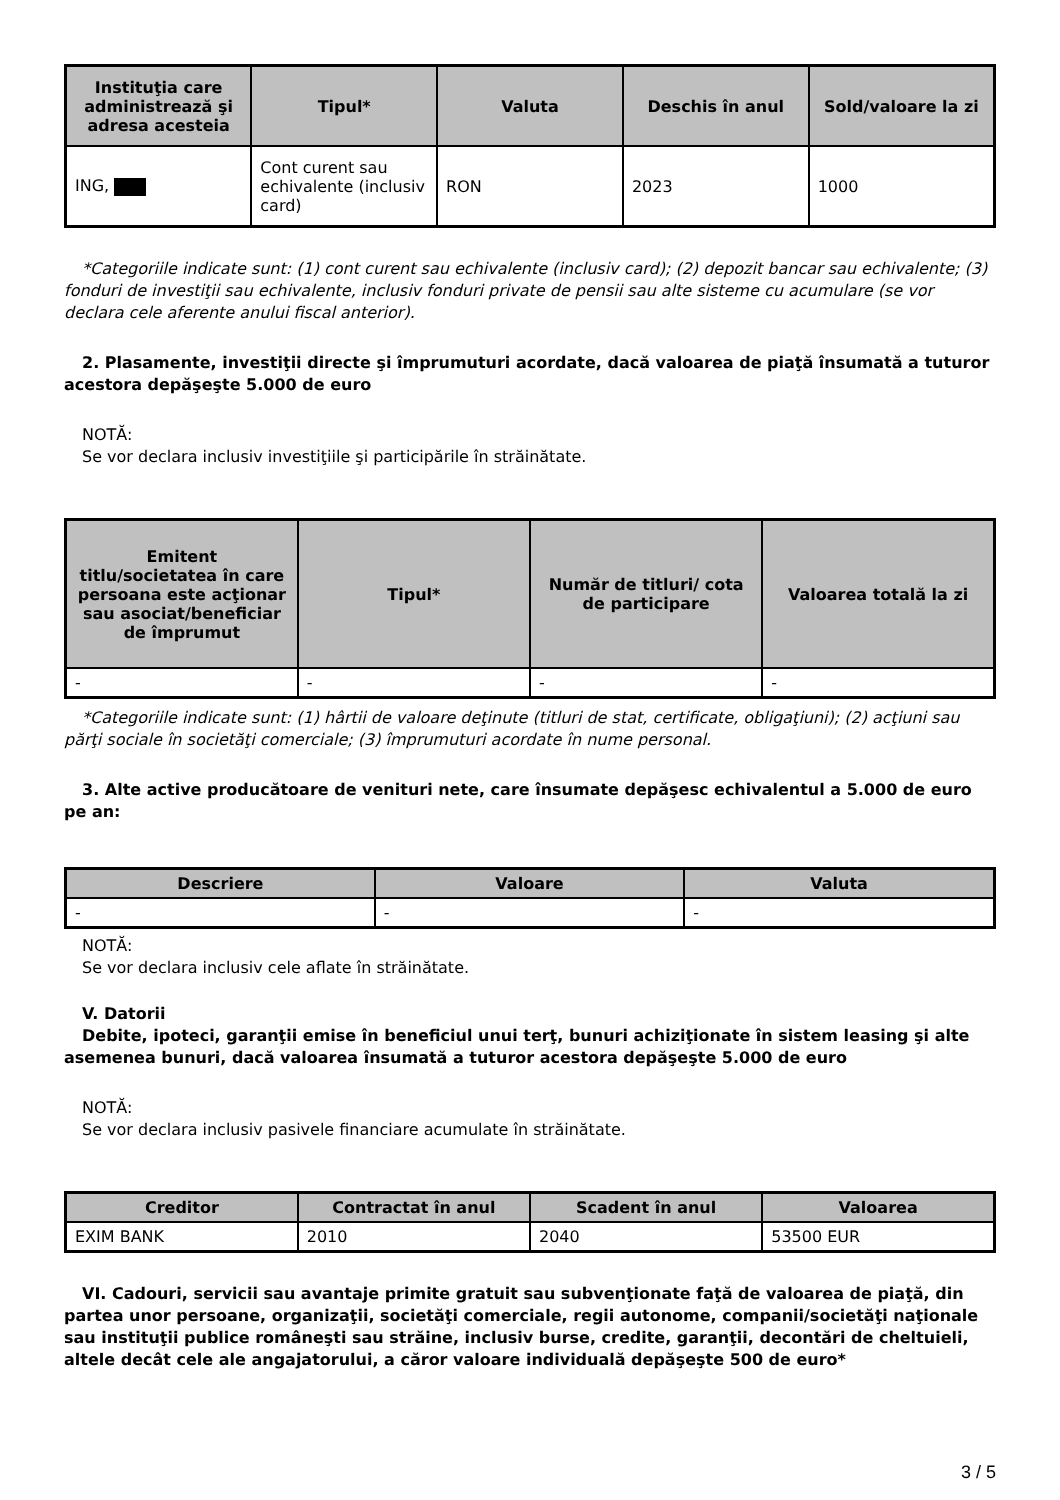| Instituţia care administrează şi adresa acesteia | Tipul* | Valuta | Deschis în anul | Sold/valoare la zi |
| --- | --- | --- | --- | --- |
| ING, | Cont curent sau echivalente (inclusiv card) | RON | 2023 | 1000 |
*Categoriile indicate sunt: (1) cont curent sau echivalente (inclusiv card); (2) depozit bancar sau echivalente; (3) fonduri de investiţii sau echivalente, inclusiv fonduri private de pensii sau alte sisteme cu acumulare (se vor declara cele aferente anului fiscal anterior).
2. Plasamente, investiţii directe şi împrumuturi acordate, dacă valoarea de piaţă însumată a tuturor acestora depăşeşte 5.000 de euro
NOTĂ:
Se vor declara inclusiv investiţiile şi participările în străinătate.
| Emitent titlu/societatea în care persoana este acţionar sau asociat/beneficiar de împrumut | Tipul* | Număr de titluri/ cota de participare | Valoarea totală la zi |
| --- | --- | --- | --- |
| - | - | - | - |
*Categoriile indicate sunt: (1) hârtii de valoare deţinute (titluri de stat, certificate, obligaţiuni); (2) acţiuni sau părţi sociale în societăţi comerciale; (3) împrumuturi acordate în nume personal.
3. Alte active producătoare de venituri nete, care însumate depăşesc echivalentul a 5.000 de euro pe an:
| Descriere | Valoare | Valuta |
| --- | --- | --- |
| - | - | - |
NOTĂ:
Se vor declara inclusiv cele aflate în străinătate.
V. Datorii
Debite, ipoteci, garanţii emise în beneficiul unui terţ, bunuri achiziţionate în sistem leasing şi alte asemenea bunuri, dacă valoarea însumată a tuturor acestora depăşeşte 5.000 de euro
NOTĂ:
Se vor declara inclusiv pasivele financiare acumulate în străinătate.
| Creditor | Contractat în anul | Scadent în anul | Valoarea |
| --- | --- | --- | --- |
| EXIM BANK | 2010 | 2040 | 53500 EUR |
VI. Cadouri, servicii sau avantaje primite gratuit sau subvenţionate faţă de valoarea de piaţă, din partea unor persoane, organizaţii, societăţi comerciale, regii autonome, companii/societăţi naţionale sau instituţii publice româneşti sau străine, inclusiv burse, credite, garanţii, decontări de cheltuieli, altele decât cele ale angajatorului, a căror valoare individuală depăşeşte 500 de euro*
3 / 5